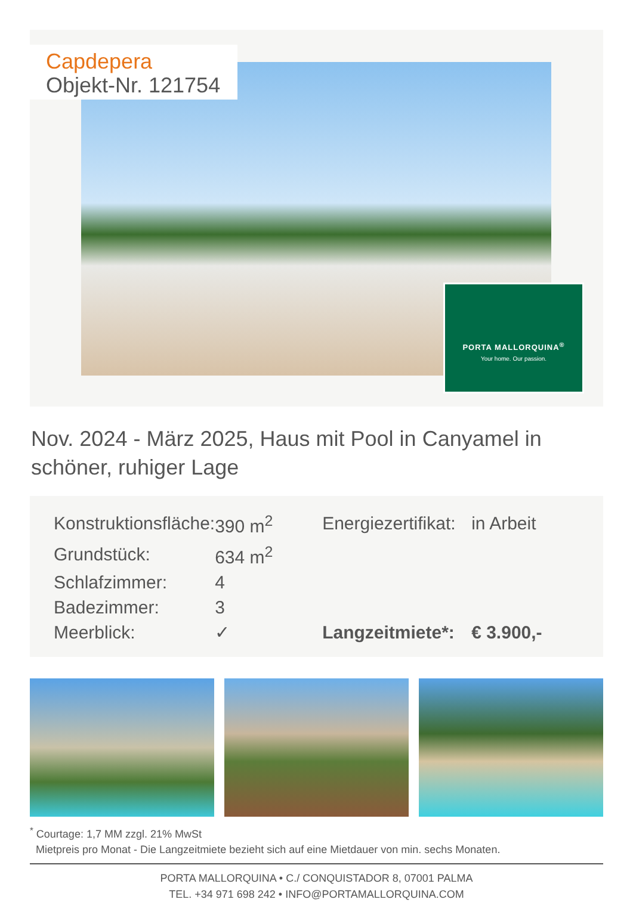Capdepera
Objekt-Nr. 121754
PORTA MALLORQUINA<sup>®</sup>
Your home. Our passion.
Nov. 2024 - März 2025, Haus mit Pool in Canyamel in schöner, ruhiger Lage
| Konstruktionsfläche: | 390 m<sup>2</sup> | Energiezertifikat: | in Arbeit |
| Grundstück: | 634 m<sup>2</sup> | | |
| Schlafzimmer: | 4 | | |
| Badezimmer: | 3 | | |
| Meerblick: | ✓ | Langzeitmiete*: | € 3.900,- |
<sup>*</sup> Courtage: 1,7 MM zzgl. 21% MwSt
Mietpreis pro Monat - Die Langzeitmiete bezieht sich auf eine Mietdauer von min. sechs Monaten.
PORTA MALLORQUINA • C./ CONQUISTADOR 8, 07001 PALMA
TEL. +34 971 698 242 • INFO@PORTAMALLORQUINA.COM